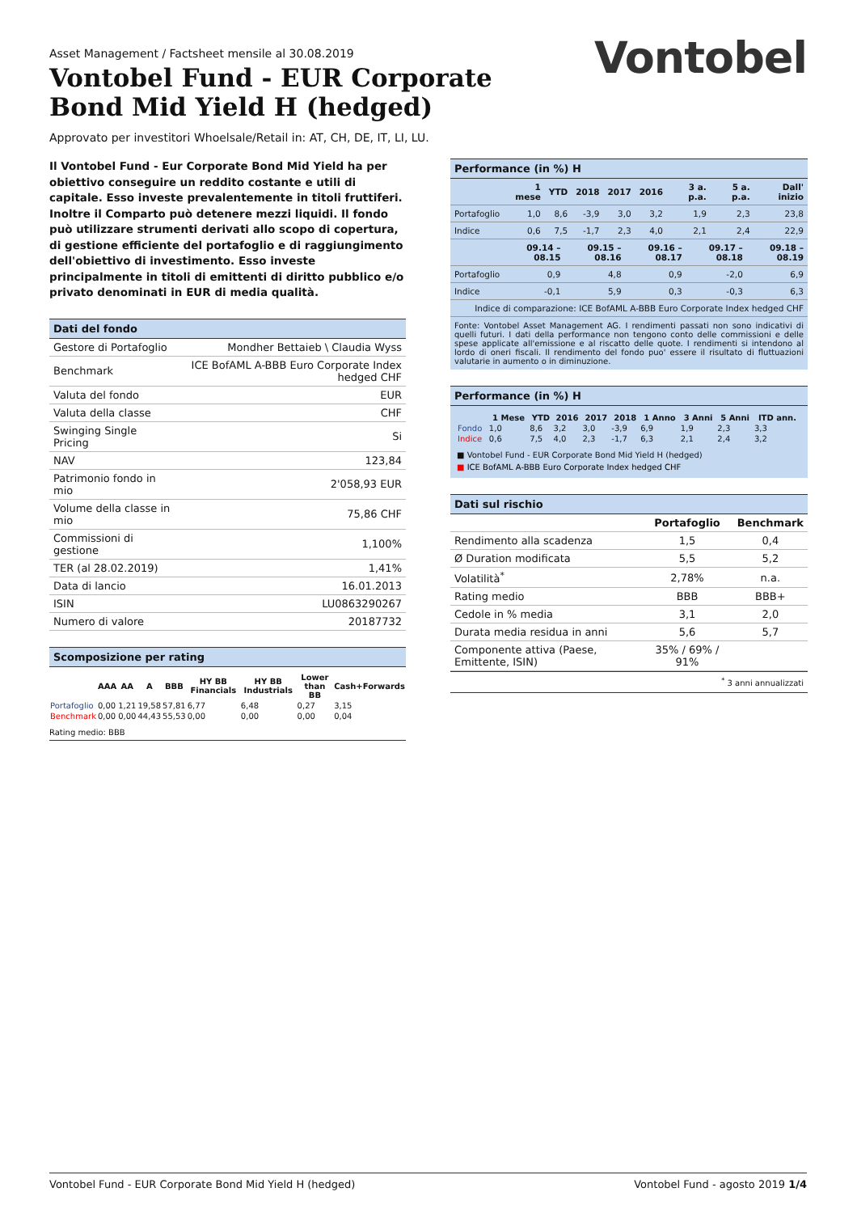Vontobel
Asset Management / Factsheet mensile al 30.08.2019
Vontobel Fund - EUR Corporate Bond Mid Yield H (hedged)
Approvato per investitori Whoelsale/Retail in: AT, CH, DE, IT, LI, LU.
Il Vontobel Fund - Eur Corporate Bond Mid Yield ha per obiettivo conseguire un reddito costante e utili di capitale. Esso investe prevalentemente in titoli fruttiferi. Inoltre il Comparto può detenere mezzi liquidi. Il fondo può utilizzare strumenti derivati allo scopo di copertura, di gestione efficiente del portafoglio e di raggiungimento dell'obiettivo di investimento. Esso investe principalmente in titoli di emittenti di diritto pubblico e/o privato denominati in EUR di media qualità.
Dati del fondo
| Gestore di Portafoglio | Mondher Bettaieb \ Claudia Wyss |
| Benchmark | ICE BofAML A-BBB Euro Corporate Index hedged CHF |
| Valuta del fondo | EUR |
| Valuta della classe | CHF |
| Swinging Single Pricing | Si |
| NAV | 123,84 |
| Patrimonio fondo in mio | 2'058,93 EUR |
| Volume della classe in mio | 75,86 CHF |
| Commissioni di gestione | 1,100% |
| TER (al 28.02.2019) | 1,41% |
| Data di lancio | 16.01.2013 |
| ISIN | LU0863290267 |
| Numero di valore | 20187732 |
Scomposizione per rating
| | AAA | AA | A | BBB | HY BB Financials | HY BB Industrials | Lower than BB | Cash+Forwards |
| --- | --- | --- | --- | --- | --- | --- | --- | --- |
| Portafoglio | 0,00 | 1,21 | 19,58 | 57,81 | 6,77 | 6,48 | 0,27 | 3,15 |
| Benchmark | 0,00 | 0,00 | 44,43 | 55,53 | 0,00 | 0,00 | 0,00 | 0,04 |
Rating medio: BBB
Performance (in %) H
| | 1 mese | YTD | 2018 | 2017 | 2016 | 3 a. p.a. | 5 a. p.a. | Dall' inizio |
| --- | --- | --- | --- | --- | --- | --- | --- | --- |
| Portafoglio | 1,0 | 8,6 | -3,9 | 3,0 | 3,2 | 1,9 | 2,3 | 23,8 |
| Indice | 0,6 | 7,5 | -1,7 | 2,3 | 4,0 | 2,1 | 2,4 | 22,9 |
| | 09.14 – 08.15 | 09.15 – 08.16 | 09.16 – 08.17 | 09.17 – 08.18 | 09.18 – 08.19 |
| --- | --- | --- | --- | --- | --- |
| Portafoglio | 0,9 | 4,8 | 0,9 | -2,0 | 6,9 |
| Indice | -0,1 | 5,9 | 0,3 | -0,3 | 6,3 |
| Indice di comparazione: ICE BofAML A-BBB Euro Corporate Index hedged CHF | | | | | |
Fonte: Vontobel Asset Management AG. I rendimenti passati non sono indicativi di quelli futuri. I dati della performance non tengono conto delle commissioni e delle spese applicate all'emissione e al riscatto delle quote. I rendimenti si intendono al lordo di oneri fiscali. Il rendimento del fondo puo' essere il risultato di fluttuazioni valutarie in aumento o in diminuzione.
Performance (in %) H
| | 1 Mese | YTD | 2016 | 2017 | 2018 | 1 Anno | 3 Anni | 5 Anni | ITD ann. |
| --- | --- | --- | --- | --- | --- | --- | --- | --- | --- |
| Fondo | 1,0 | 8,6 | 3,2 | 3,0 | -3,9 | 6,9 | 1,9 | 2,3 | 3,3 |
| Indice | 0,6 | 7,5 | 4,0 | 2,3 | -1,7 | 6,3 | 2,1 | 2,4 | 3,2 |
■ Vontobel Fund - EUR Corporate Bond Mid Yield H (hedged)
■ ICE BofAML A-BBB Euro Corporate Index hedged CHF
Dati sul rischio
| | Portafoglio | Benchmark |
| Rendimento alla scadenza | 1,5 | 0,4 |
| Ø Duration modificata | 5,5 | 5,2 |
| Volatilità<sup>*</sup> | 2,78% | n.a. |
| Rating medio | BBB | BBB+ |
| Cedole in % media | 3,1 | 2,0 |
| Durata media residua in anni | 5,6 | 5,7 |
| Componente attiva (Paese, Emittente, ISIN) | 35% / 69% / 91% | |
<sup>*</sup> 3 anni annualizzati
Vontobel Fund - EUR Corporate Bond Mid Yield H (hedged) Vontobel Fund - agosto 2019 1/4